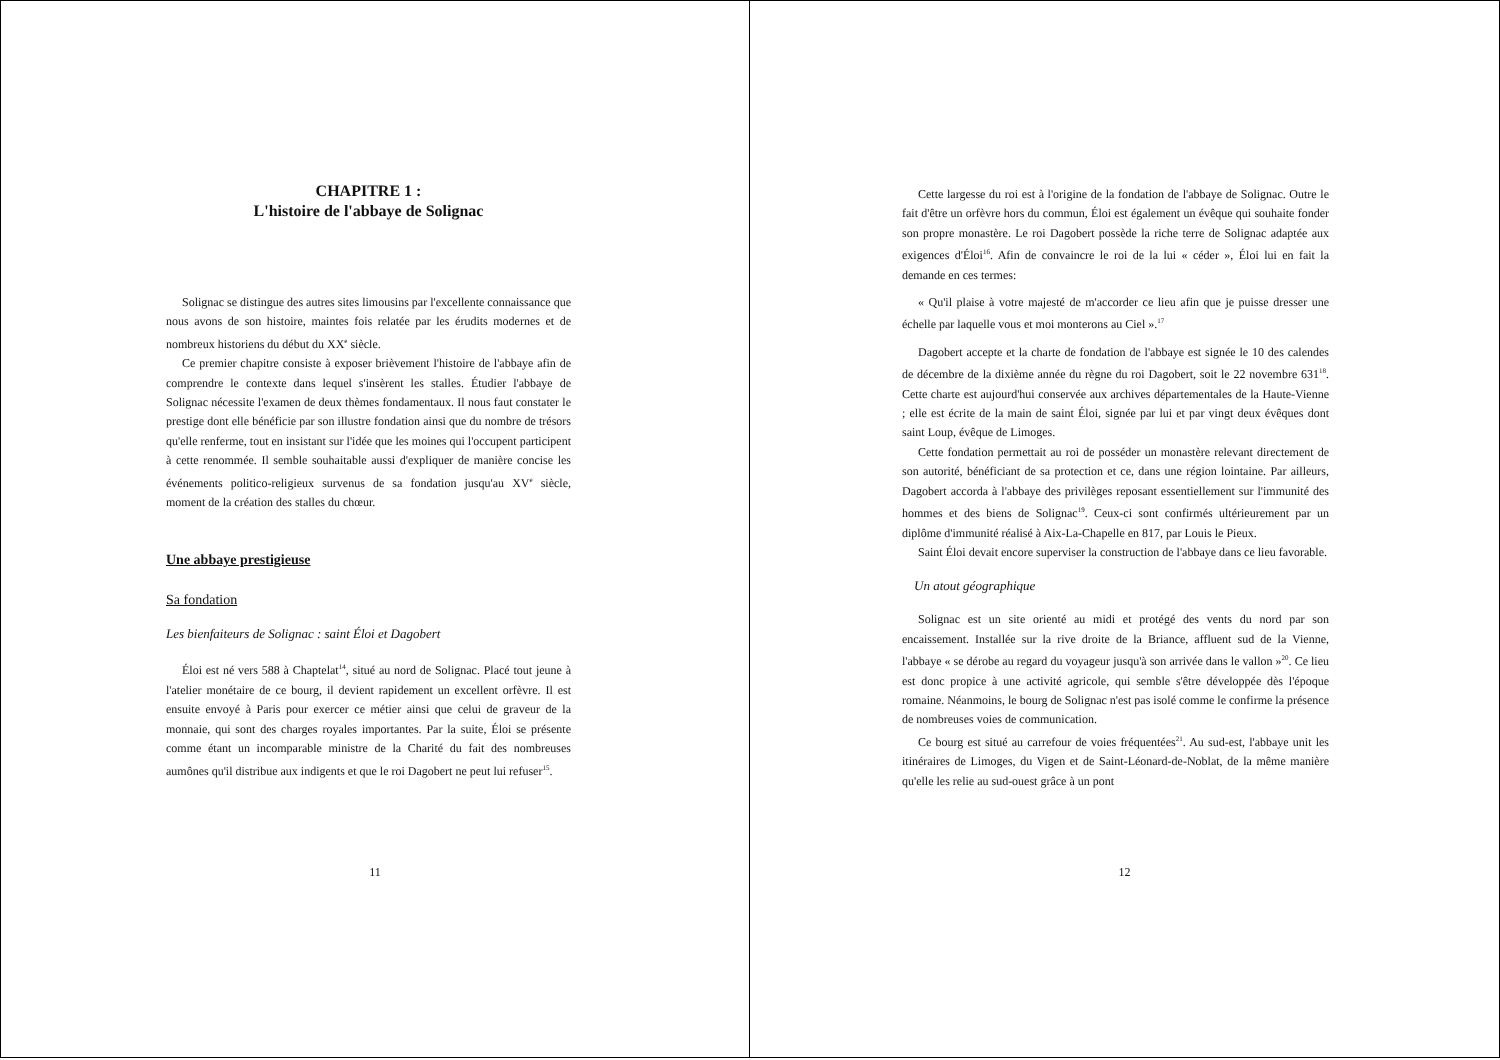CHAPITRE 1 :
L'histoire de l'abbaye de Solignac
Solignac se distingue des autres sites limousins par l'excellente connaissance que nous avons de son histoire, maintes fois relatée par les érudits modernes et de nombreux historiens du début du XX<sup>e</sup> siècle.
Ce premier chapitre consiste à exposer brièvement l'histoire de l'abbaye afin de comprendre le contexte dans lequel s'insèrent les stalles. Étudier l'abbaye de Solignac nécessite l'examen de deux thèmes fondamentaux. Il nous faut constater le prestige dont elle bénéficie par son illustre fondation ainsi que du nombre de trésors qu'elle renferme, tout en insistant sur l'idée que les moines qui l'occupent participent à cette renommée. Il semble souhaitable aussi d'expliquer de manière concise les événements politico-religieux survenus de sa fondation jusqu'au XV<sup>e</sup> siècle, moment de la création des stalles du chœur.
Une abbaye prestigieuse
Sa fondation
Les bienfaiteurs de Solignac : saint Éloi et Dagobert
Éloi est né vers 588 à Chaptelat<sup>14</sup>, situé au nord de Solignac. Placé tout jeune à l'atelier monétaire de ce bourg, il devient rapidement un excellent orfèvre. Il est ensuite envoyé à Paris pour exercer ce métier ainsi que celui de graveur de la monnaie, qui sont des charges royales importantes. Par la suite, Éloi se présente comme étant un incomparable ministre de la Charité du fait des nombreuses aumônes qu'il distribue aux indigents et que le roi Dagobert ne peut lui refuser<sup>15</sup>.
11
Cette largesse du roi est à l'origine de la fondation de l'abbaye de Solignac. Outre le fait d'être un orfèvre hors du commun, Éloi est également un évêque qui souhaite fonder son propre monastère. Le roi Dagobert possède la riche terre de Solignac adaptée aux exigences d'Éloi<sup>16</sup>. Afin de convaincre le roi de la lui « céder », Éloi lui en fait la demande en ces termes:
« Qu'il plaise à votre majesté de m'accorder ce lieu afin que je puisse dresser une échelle par laquelle vous et moi monterons au Ciel ».<sup>17</sup>
Dagobert accepte et la charte de fondation de l'abbaye est signée le 10 des calendes de décembre de la dixième année du règne du roi Dagobert, soit le 22 novembre 631<sup>18</sup>. Cette charte est aujourd'hui conservée aux archives départementales de la Haute-Vienne ; elle est écrite de la main de saint Éloi, signée par lui et par vingt deux évêques dont saint Loup, évêque de Limoges.
Cette fondation permettait au roi de posséder un monastère relevant directement de son autorité, bénéficiant de sa protection et ce, dans une région lointaine. Par ailleurs, Dagobert accorda à l'abbaye des privilèges reposant essentiellement sur l'immunité des hommes et des biens de Solignac<sup>19</sup>. Ceux-ci sont confirmés ultérieurement par un diplôme d'immunité réalisé à Aix-La-Chapelle en 817, par Louis le Pieux.
Saint Éloi devait encore superviser la construction de l'abbaye dans ce lieu favorable.
Un atout géographique
Solignac est un site orienté au midi et protégé des vents du nord par son encaissement. Installée sur la rive droite de la Briance, affluent sud de la Vienne, l'abbaye « se dérobe au regard du voyageur jusqu'à son arrivée dans le vallon »<sup>20</sup>. Ce lieu est donc propice à une activité agricole, qui semble s'être développée dès l'époque romaine. Néanmoins, le bourg de Solignac n'est pas isolé comme le confirme la présence de nombreuses voies de communication.
Ce bourg est situé au carrefour de voies fréquentées<sup>21</sup>. Au sud-est, l'abbaye unit les itinéraires de Limoges, du Vigen et de Saint-Léonard-de-Noblat, de la même manière qu'elle les relie au sud-ouest grâce à un pont
12